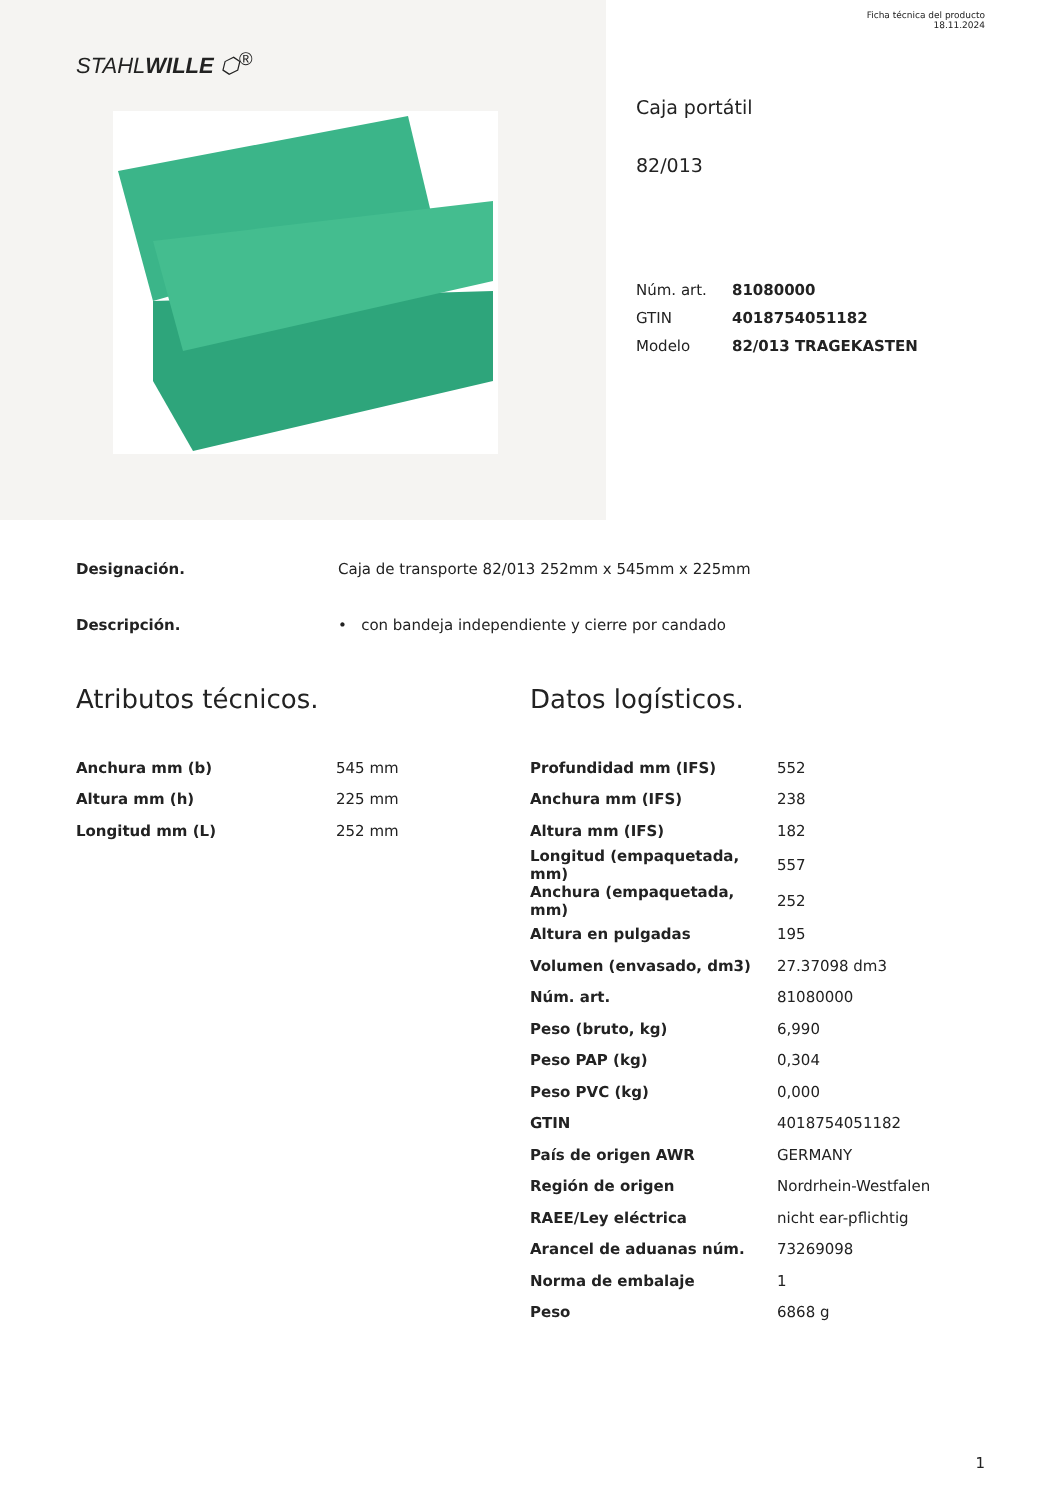Ficha técnica del producto
18.11.2024
STAHLWILLE ⬡<sup>®</sup>
Caja portátil
82/013
| Núm. art. | 81080000 |
| GTIN | 4018754051182 |
| Modelo | 82/013 TRAGEKASTEN |
Designación. Caja de transporte 82/013 252mm x 545mm x 225mm
Descripción. • con bandeja independiente y cierre por candado
Atributos técnicos.
| Anchura mm (b) | 545 mm |
| Altura mm (h) | 225 mm |
| Longitud mm (L) | 252 mm |
Datos logísticos.
| Profundidad mm (IFS) | 552 |
| Anchura mm (IFS) | 238 |
| Altura mm (IFS) | 182 |
| Longitud (empaquetada, mm) | 557 |
| Anchura (empaquetada, mm) | 252 |
| Altura en pulgadas | 195 |
| Volumen (envasado, dm3) | 27.37098 dm3 |
| Núm. art. | 81080000 |
| Peso (bruto, kg) | 6,990 |
| Peso PAP (kg) | 0,304 |
| Peso PVC (kg) | 0,000 |
| GTIN | 4018754051182 |
| País de origen AWR | GERMANY |
| Región de origen | Nordrhein-Westfalen |
| RAEE/Ley eléctrica | nicht ear-pflichtig |
| Arancel de aduanas núm. | 73269098 |
| Norma de embalaje | 1 |
| Peso | 6868 g |
1